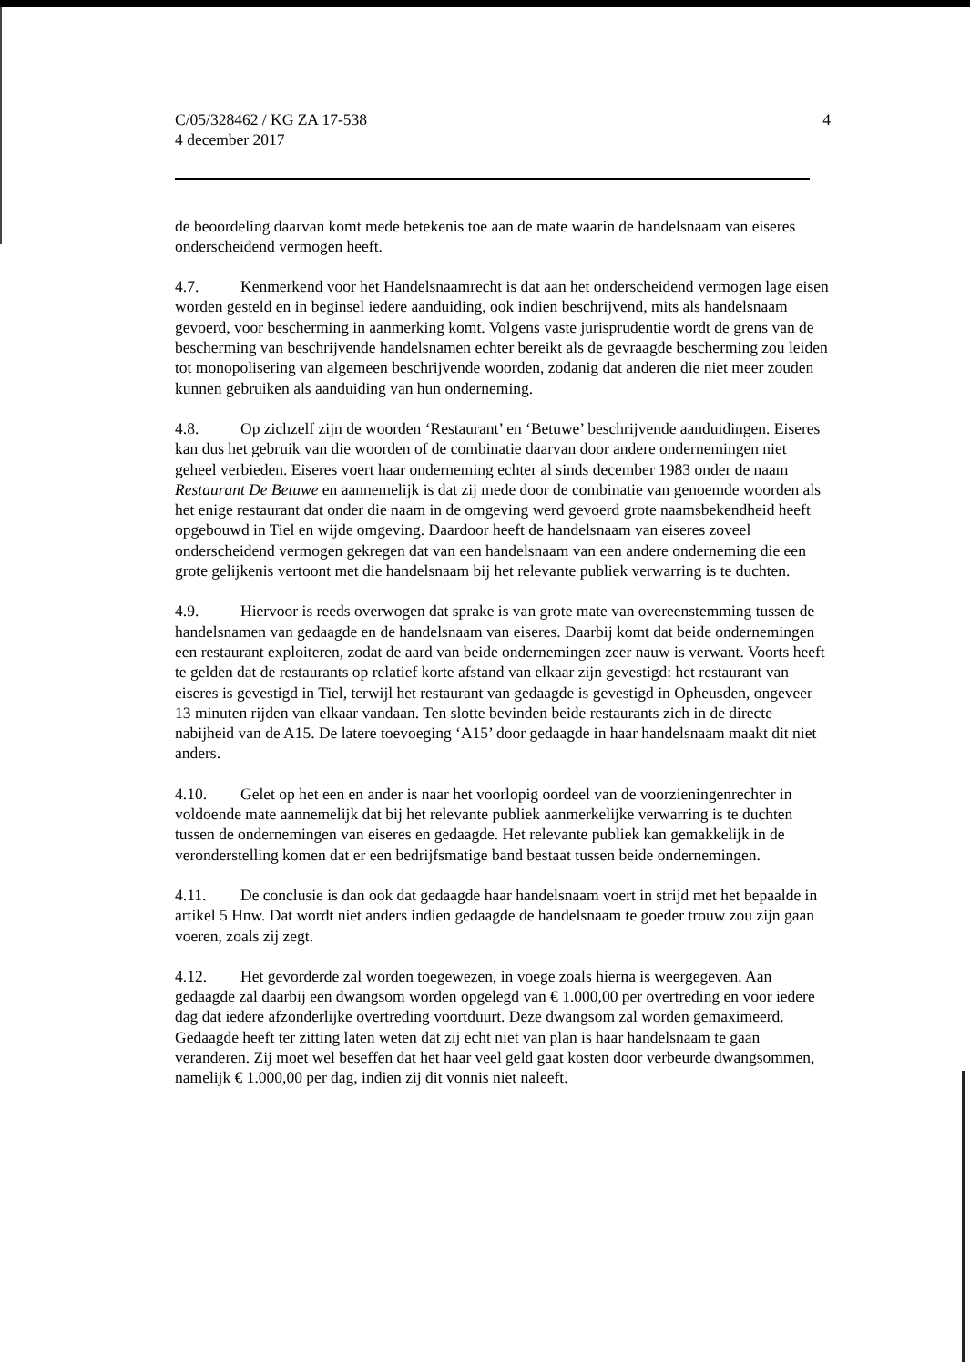C/05/328462 / KG ZA 17-538
4 december 2017
4
de beoordeling daarvan komt mede betekenis toe aan de mate waarin de handelsnaam van eiseres onderscheidend vermogen heeft.
4.7. Kenmerkend voor het Handelsnaamrecht is dat aan het onderscheidend vermogen lage eisen worden gesteld en in beginsel iedere aanduiding, ook indien beschrijvend, mits als handelsnaam gevoerd, voor bescherming in aanmerking komt. Volgens vaste jurisprudentie wordt de grens van de bescherming van beschrijvende handelsnamen echter bereikt als de gevraagde bescherming zou leiden tot monopolisering van algemeen beschrijvende woorden, zodanig dat anderen die niet meer zouden kunnen gebruiken als aanduiding van hun onderneming.
4.8. Op zichzelf zijn de woorden ‘Restaurant’ en ‘Betuwe’ beschrijvende aanduidingen. Eiseres kan dus het gebruik van die woorden of de combinatie daarvan door andere ondernemingen niet geheel verbieden. Eiseres voert haar onderneming echter al sinds december 1983 onder de naam Restaurant De Betuwe en aannemelijk is dat zij mede door de combinatie van genoemde woorden als het enige restaurant dat onder die naam in de omgeving werd gevoerd grote naamsbekendheid heeft opgebouwd in Tiel en wijde omgeving. Daardoor heeft de handelsnaam van eiseres zoveel onderscheidend vermogen gekregen dat van een handelsnaam van een andere onderneming die een grote gelijkenis vertoont met die handelsnaam bij het relevante publiek verwarring is te duchten.
4.9. Hiervoor is reeds overwogen dat sprake is van grote mate van overeenstemming tussen de handelsnamen van gedaagde en de handelsnaam van eiseres. Daarbij komt dat beide ondernemingen een restaurant exploiteren, zodat de aard van beide ondernemingen zeer nauw is verwant. Voorts heeft te gelden dat de restaurants op relatief korte afstand van elkaar zijn gevestigd: het restaurant van eiseres is gevestigd in Tiel, terwijl het restaurant van gedaagde is gevestigd in Opheusden, ongeveer 13 minuten rijden van elkaar vandaan. Ten slotte bevinden beide restaurants zich in de directe nabijheid van de A15. De latere toevoeging ‘A15’ door gedaagde in haar handelsnaam maakt dit niet anders.
4.10. Gelet op het een en ander is naar het voorlopig oordeel van de voorzieningenrechter in voldoende mate aannemelijk dat bij het relevante publiek aanmerkelijke verwarring is te duchten tussen de ondernemingen van eiseres en gedaagde. Het relevante publiek kan gemakkelijk in de veronderstelling komen dat er een bedrijfsmatige band bestaat tussen beide ondernemingen.
4.11. De conclusie is dan ook dat gedaagde haar handelsnaam voert in strijd met het bepaalde in artikel 5 Hnw. Dat wordt niet anders indien gedaagde de handelsnaam te goeder trouw zou zijn gaan voeren, zoals zij zegt.
4.12. Het gevorderde zal worden toegewezen, in voege zoals hierna is weergegeven. Aan gedaagde zal daarbij een dwangsom worden opgelegd van € 1.000,00 per overtreding en voor iedere dag dat iedere afzonderlijke overtreding voortduurt. Deze dwangsom zal worden gemaximeerd. Gedaagde heeft ter zitting laten weten dat zij echt niet van plan is haar handelsnaam te gaan veranderen. Zij moet wel beseffen dat het haar veel geld gaat kosten door verbeurde dwangsommen, namelijk € 1.000,00 per dag, indien zij dit vonnis niet naleeft.